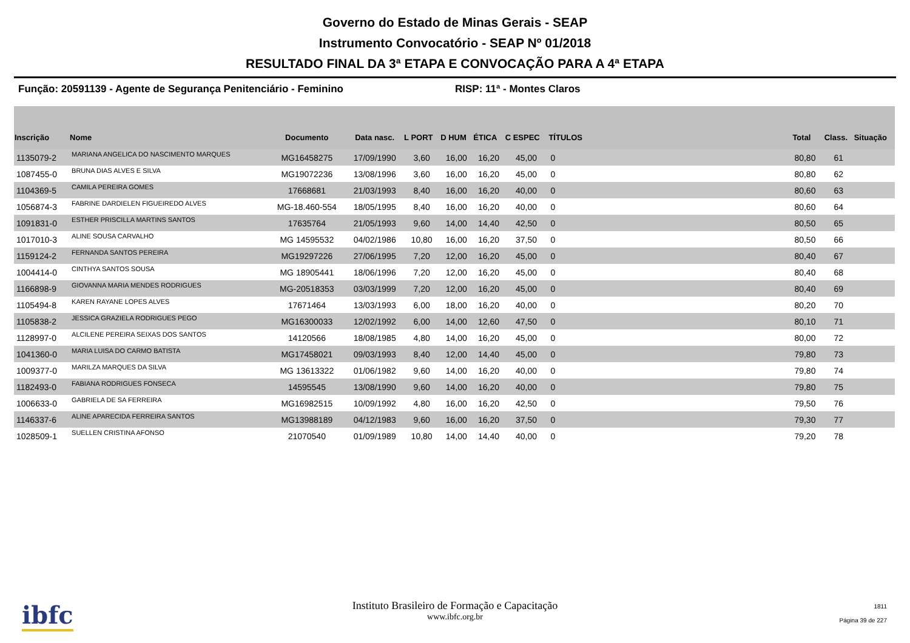Governo do Estado de Minas Gerais - SEAP
Instrumento Convocatório - SEAP Nº 01/2018
RESULTADO FINAL DA 3ª ETAPA E CONVOCAÇÃO PARA A 4ª ETAPA
Função: 20591139 - Agente de Segurança Penitenciário - Feminino RISP: 11ª - Montes Claros
| Inscrição | Nome | Documento | Data nasc. | L PORT | D HUM | ÉTICA | C ESPEC | TÍTULOS | | Total | Class. | Situação |
| --- | --- | --- | --- | --- | --- | --- | --- | --- | --- | --- | --- | --- |
| 1135079-2 | MARIANA ANGELICA DO NASCIMENTO MARQUES | MG16458275 | 17/09/1990 | 3,60 | 16,00 | 16,20 | 45,00 | 0 | | 80,80 | 61 | |
| 1087455-0 | BRUNA DIAS ALVES E SILVA | MG19072236 | 13/08/1996 | 3,60 | 16,00 | 16,20 | 45,00 | 0 | | 80,80 | 62 | |
| 1104369-5 | CAMILA PEREIRA GOMES | 17668681 | 21/03/1993 | 8,40 | 16,00 | 16,20 | 40,00 | 0 | | 80,60 | 63 | |
| 1056874-3 | FABRINE DARDIELEN FIGUEIREDO ALVES | MG-18.460-554 | 18/05/1995 | 8,40 | 16,00 | 16,20 | 40,00 | 0 | | 80,60 | 64 | |
| 1091831-0 | ESTHER PRISCILLA MARTINS SANTOS | 17635764 | 21/05/1993 | 9,60 | 14,00 | 14,40 | 42,50 | 0 | | 80,50 | 65 | |
| 1017010-3 | ALINE SOUSA CARVALHO | MG 14595532 | 04/02/1986 | 10,80 | 16,00 | 16,20 | 37,50 | 0 | | 80,50 | 66 | |
| 1159124-2 | FERNANDA SANTOS PEREIRA | MG19297226 | 27/06/1995 | 7,20 | 12,00 | 16,20 | 45,00 | 0 | | 80,40 | 67 | |
| 1004414-0 | CINTHYA SANTOS SOUSA | MG 18905441 | 18/06/1996 | 7,20 | 12,00 | 16,20 | 45,00 | 0 | | 80,40 | 68 | |
| 1166898-9 | GIOVANNA MARIA MENDES RODRIGUES | MG-20518353 | 03/03/1999 | 7,20 | 12,00 | 16,20 | 45,00 | 0 | | 80,40 | 69 | |
| 1105494-8 | KAREN RAYANE LOPES ALVES | 17671464 | 13/03/1993 | 6,00 | 18,00 | 16,20 | 40,00 | 0 | | 80,20 | 70 | |
| 1105838-2 | JESSICA GRAZIELA RODRIGUES PEGO | MG16300033 | 12/02/1992 | 6,00 | 14,00 | 12,60 | 47,50 | 0 | | 80,10 | 71 | |
| 1128997-0 | ALCILENE PEREIRA SEIXAS DOS SANTOS | 14120566 | 18/08/1985 | 4,80 | 14,00 | 16,20 | 45,00 | 0 | | 80,00 | 72 | |
| 1041360-0 | MARIA LUISA DO CARMO BATISTA | MG17458021 | 09/03/1993 | 8,40 | 12,00 | 14,40 | 45,00 | 0 | | 79,80 | 73 | |
| 1009377-0 | MARILZA MARQUES DA SILVA | MG 13613322 | 01/06/1982 | 9,60 | 14,00 | 16,20 | 40,00 | 0 | | 79,80 | 74 | |
| 1182493-0 | FABIANA RODRIGUES FONSECA | 14595545 | 13/08/1990 | 9,60 | 14,00 | 16,20 | 40,00 | 0 | | 79,80 | 75 | |
| 1006633-0 | GABRIELA DE SA FERREIRA | MG16982515 | 10/09/1992 | 4,80 | 16,00 | 16,20 | 42,50 | 0 | | 79,50 | 76 | |
| 1146337-6 | ALINE APARECIDA FERREIRA SANTOS | MG13988189 | 04/12/1983 | 9,60 | 16,00 | 16,20 | 37,50 | 0 | | 79,30 | 77 | |
| 1028509-1 | SUELLEN CRISTINA AFONSO | 21070540 | 01/09/1989 | 10,80 | 14,00 | 14,40 | 40,00 | 0 | | 79,20 | 78 | |
ibfc
Instituto Brasileiro de Formação e Capacitação
www.ibfc.org.br
1811
Página 39 de 227